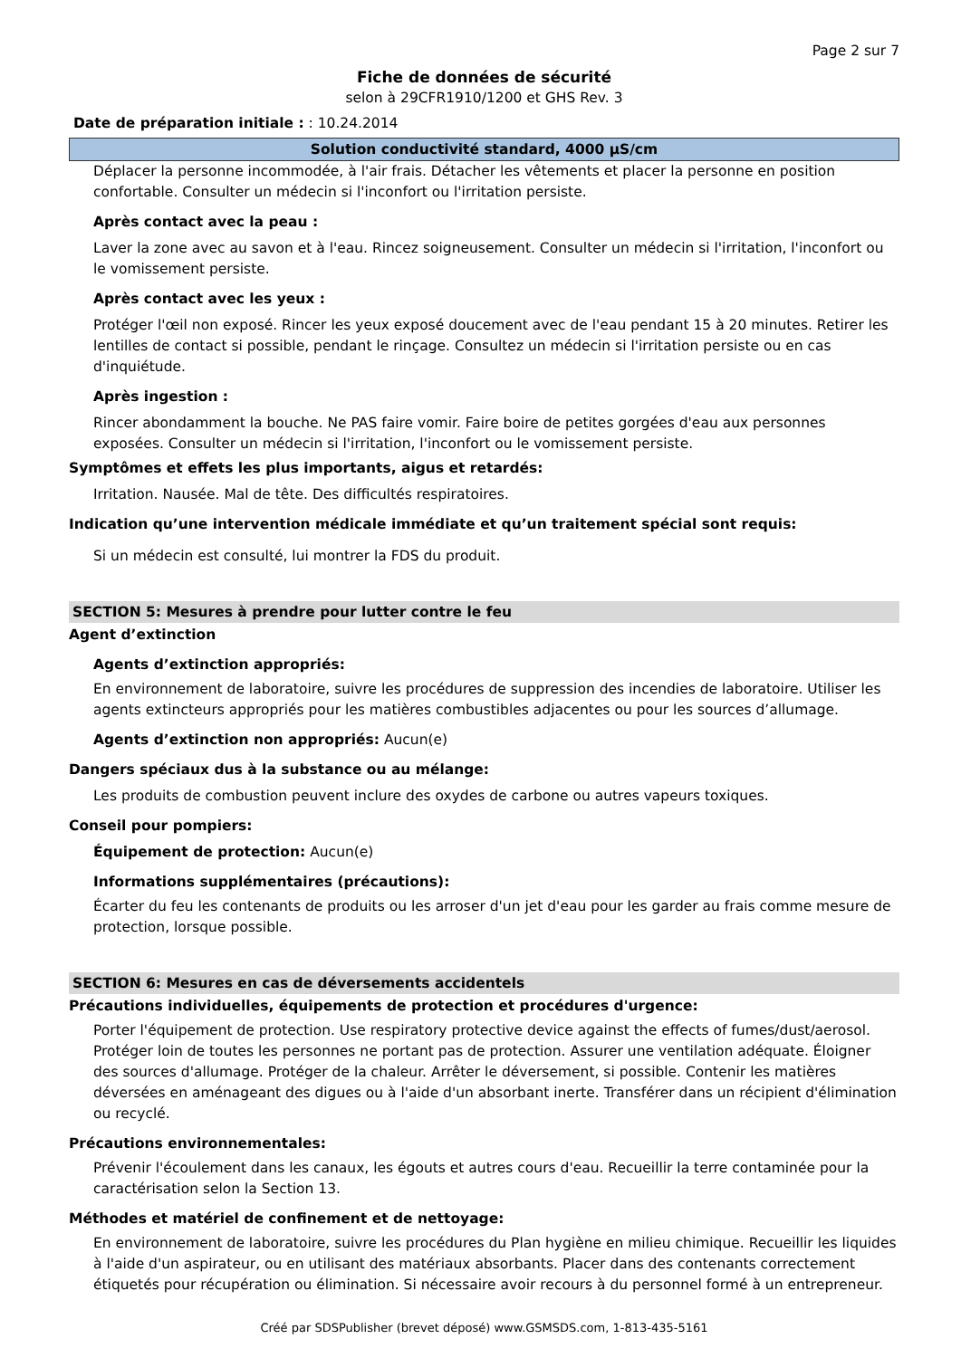Page 2 sur 7
Fiche de données de sécurité
selon à 29CFR1910/1200 et GHS Rev. 3
Date de préparation initiale : : 10.24.2014
Solution conductivité standard, 4000 µS/cm
Déplacer la personne incommodée, à l'air frais. Détacher les vêtements et placer la personne en position confortable. Consulter un médecin si l'inconfort ou l'irritation persiste.
Après contact avec la peau :
Laver la zone avec au savon et à l'eau. Rincez soigneusement. Consulter un médecin si l'irritation, l'inconfort ou le vomissement persiste.
Après contact avec les yeux :
Protéger l'œil non exposé. Rincer les yeux exposé doucement avec de l'eau pendant 15 à 20 minutes. Retirer les lentilles de contact si possible, pendant le rinçage. Consultez un médecin si l'irritation persiste ou en cas d'inquiétude.
Après ingestion :
Rincer abondamment la bouche. Ne PAS faire vomir. Faire boire de petites gorgées d'eau aux personnes exposées. Consulter un médecin si l'irritation, l'inconfort ou le vomissement persiste.
Symptômes et effets les plus importants, aigus et retardés:
Irritation. Nausée. Mal de tête. Des difficultés respiratoires.
Indication qu’une intervention médicale immédiate et qu’un traitement spécial sont requis:
Si un médecin est consulté, lui montrer la FDS du produit.
SECTION 5: Mesures à prendre pour lutter contre le feu
Agent d’extinction
Agents d’extinction appropriés:
En environnement de laboratoire, suivre les procédures de suppression des incendies de laboratoire. Utiliser les agents extincteurs appropriés pour les matières combustibles adjacentes ou pour les sources d’allumage.
Agents d’extinction non appropriés: Aucun(e)
Dangers spéciaux dus à la substance ou au mélange:
Les produits de combustion peuvent inclure des oxydes de carbone ou autres vapeurs toxiques.
Conseil pour pompiers:
Équipement de protection: Aucun(e)
Informations supplémentaires (précautions):
Écarter du feu les contenants de produits ou les arroser d'un jet d'eau pour les garder au frais comme mesure de protection, lorsque possible.
SECTION 6: Mesures en cas de déversements accidentels
Précautions individuelles, équipements de protection et procédures d'urgence:
Porter l'équipement de protection. Use respiratory protective device against the effects of fumes/dust/aerosol. Protéger loin de toutes les personnes ne portant pas de protection. Assurer une ventilation adéquate. Éloigner des sources d'allumage. Protéger de la chaleur. Arrêter le déversement, si possible. Contenir les matières déversées en aménageant des digues ou à l'aide d'un absorbant inerte. Transférer dans un récipient d'élimination ou recyclé.
Précautions environnementales:
Prévenir l'écoulement dans les canaux, les égouts et autres cours d'eau. Recueillir la terre contaminée pour la caractérisation selon la Section 13.
Méthodes et matériel de confinement et de nettoyage:
En environnement de laboratoire, suivre les procédures du Plan hygiène en milieu chimique. Recueillir les liquides à l'aide d'un aspirateur, ou en utilisant des matériaux absorbants. Placer dans des contenants correctement étiquetés pour récupération ou élimination. Si nécessaire avoir recours à du personnel formé à un entrepreneur.
Créé par SDSPublisher (brevet déposé) www.GSMSDS.com, 1-813-435-5161